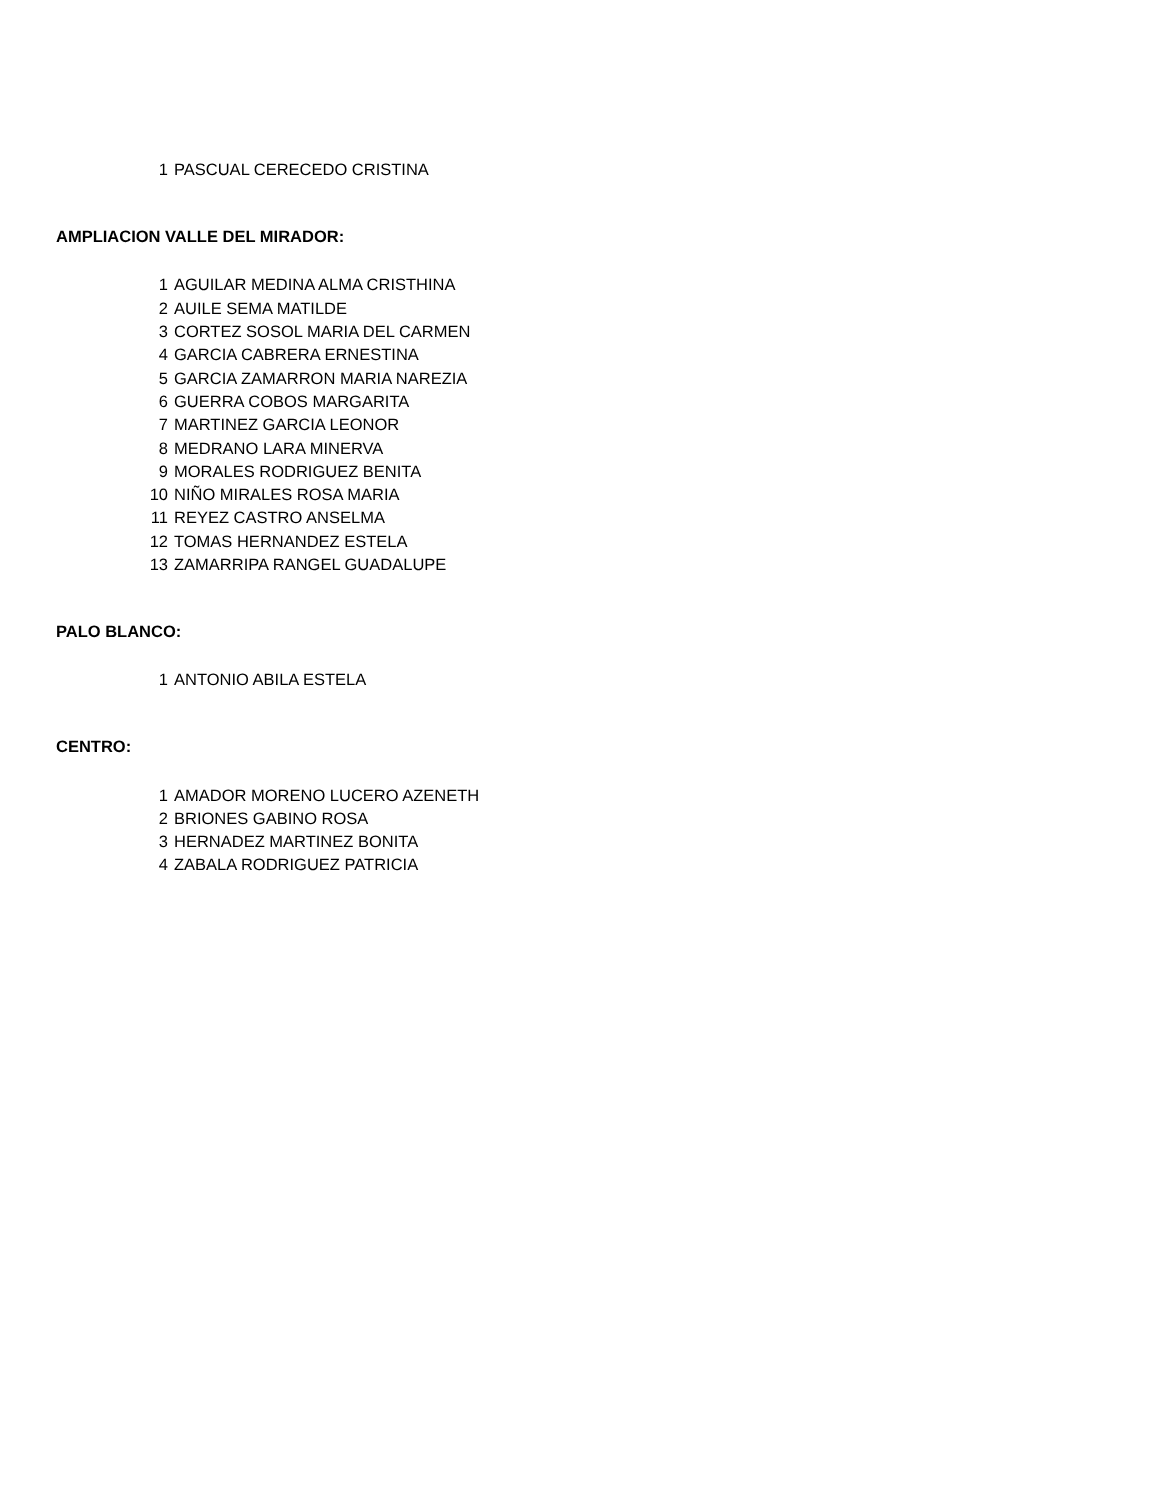| 1 | PASCUAL CERECEDO CRISTINA |
AMPLIACION VALLE DEL MIRADOR:
| 1 | AGUILAR MEDINA ALMA CRISTHINA |
| 2 | AUILE SEMA MATILDE |
| 3 | CORTEZ SOSOL MARIA DEL CARMEN |
| 4 | GARCIA CABRERA ERNESTINA |
| 5 | GARCIA ZAMARRON MARIA NAREZIA |
| 6 | GUERRA COBOS MARGARITA |
| 7 | MARTINEZ GARCIA LEONOR |
| 8 | MEDRANO LARA MINERVA |
| 9 | MORALES RODRIGUEZ BENITA |
| 10 | NIÑO MIRALES ROSA MARIA |
| 11 | REYEZ CASTRO ANSELMA |
| 12 | TOMAS HERNANDEZ ESTELA |
| 13 | ZAMARRIPA RANGEL GUADALUPE |
PALO BLANCO:
| 1 | ANTONIO ABILA ESTELA |
CENTRO:
| 1 | AMADOR MORENO LUCERO AZENETH |
| 2 | BRIONES GABINO ROSA |
| 3 | HERNADEZ MARTINEZ BONITA |
| 4 | ZABALA RODRIGUEZ PATRICIA |